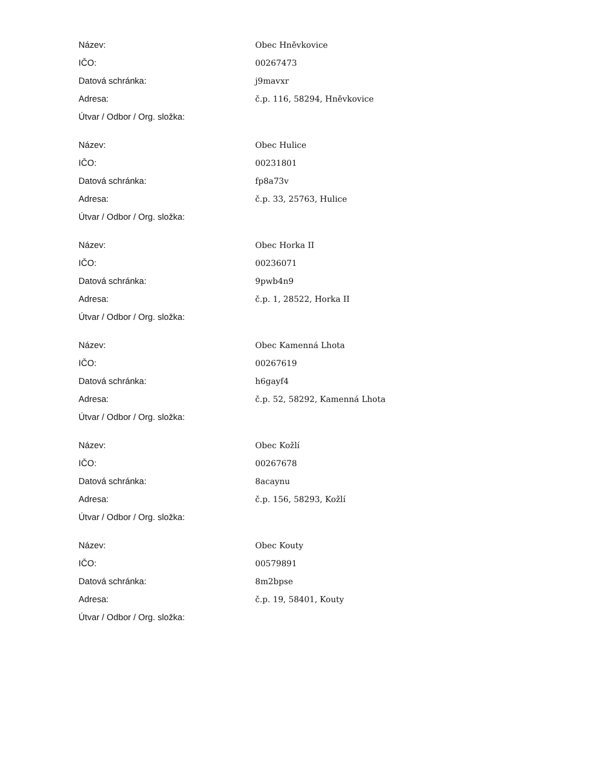| Název: | Obec Hněvkovice |
| IČO: | 00267473 |
| Datová schránka: | j9mavxr |
| Adresa: | č.p. 116, 58294, Hněvkovice |
| Útvar / Odbor / Org. složka: | |
| Název: | Obec Hulice |
| IČO: | 00231801 |
| Datová schránka: | fp8a73v |
| Adresa: | č.p. 33, 25763, Hulice |
| Útvar / Odbor / Org. složka: | |
| Název: | Obec Horka II |
| IČO: | 00236071 |
| Datová schránka: | 9pwb4n9 |
| Adresa: | č.p. 1, 28522, Horka II |
| Útvar / Odbor / Org. složka: | |
| Název: | Obec Kamenná Lhota |
| IČO: | 00267619 |
| Datová schránka: | h6gayf4 |
| Adresa: | č.p. 52, 58292, Kamenná Lhota |
| Útvar / Odbor / Org. složka: | |
| Název: | Obec Kožlí |
| IČO: | 00267678 |
| Datová schránka: | 8acaynu |
| Adresa: | č.p. 156, 58293, Kožlí |
| Útvar / Odbor / Org. složka: | |
| Název: | Obec Kouty |
| IČO: | 00579891 |
| Datová schránka: | 8m2bpse |
| Adresa: | č.p. 19, 58401, Kouty |
| Útvar / Odbor / Org. složka: | |